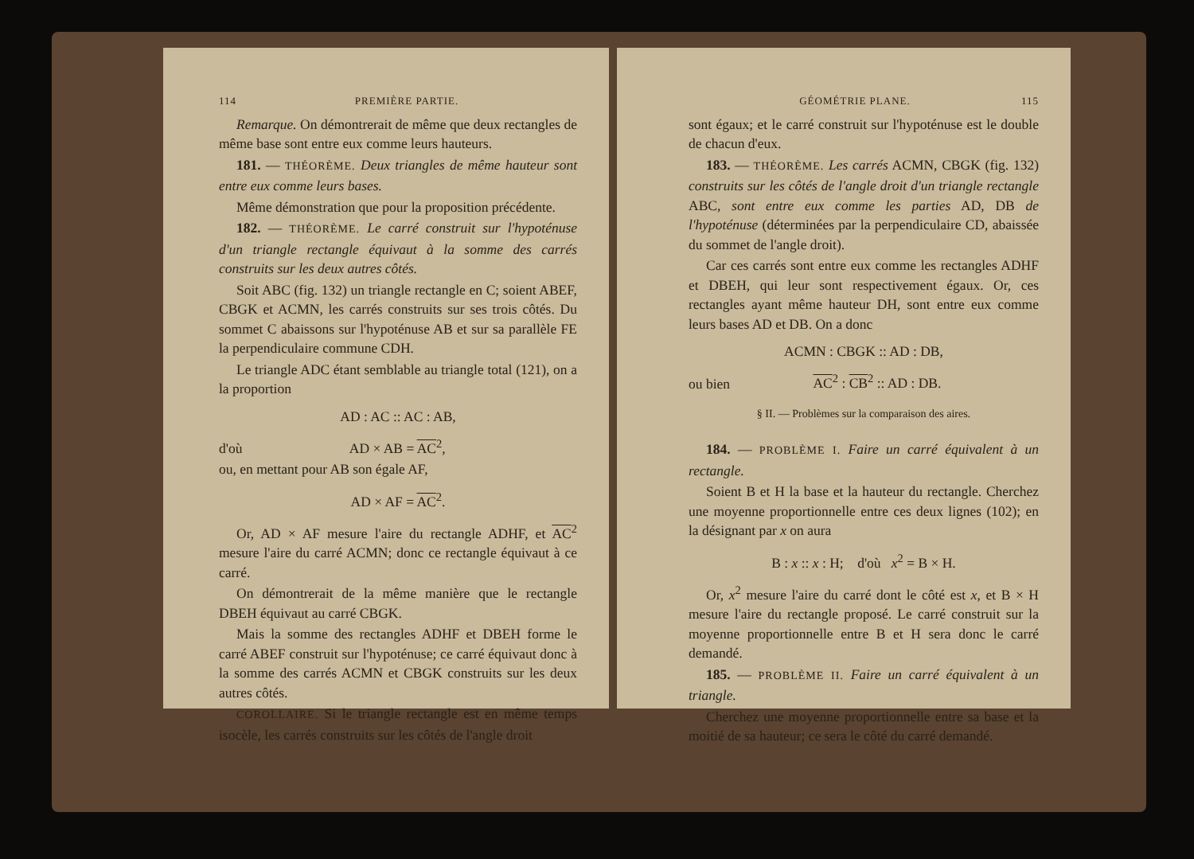114 PREMIÈRE PARTIE.
Remarque. On démontrerait de même que deux rectangles de même base sont entre eux comme leurs hauteurs.
181. — THÉORÈME. Deux triangles de même hauteur sont entre eux comme leurs bases.
Même démonstration que pour la proposition précédente.
182. — THÉORÈME. Le carré construit sur l'hypoténuse d'un triangle rectangle équivaut à la somme des carrés construits sur les deux autres côtés.
Soit ABC (fig. 132) un triangle rectangle en C; soient ABEF, CBGK et ACMN, les carrés construits sur ses trois côtés. Du sommet C abaissons sur l'hypoténuse AB et sur sa parallèle FE la perpendiculaire commune CDH.
Le triangle ADC étant semblable au triangle total (121), on a la proportion
AD : AC :: AC : AB,
d'où AD × AB = AC<sup>2</sup>,
ou, en mettant pour AB son égale AF,
AD × AF = AC<sup>2</sup>.
Or, AD × AF mesure l'aire du rectangle ADHF, et AC<sup>2</sup> mesure l'aire du carré ACMN; donc ce rectangle équivaut à ce carré.
On démontrerait de la même manière que le rectangle DBEH équivaut au carré CBGK.
Mais la somme des rectangles ADHF et DBEH forme le carré ABEF construit sur l'hypoténuse; ce carré équivaut donc à la somme des carrés ACMN et CBGK construits sur les deux autres côtés.
COROLLAIRE. Si le triangle rectangle est en même temps isocèle, les carrés construits sur les côtés de l'angle droit
GÉOMÉTRIE PLANE. 115
sont égaux; et le carré construit sur l'hypoténuse est le double de chacun d'eux.
183. — THÉORÈME. Les carrés ACMN, CBGK (fig. 132) construits sur les côtés de l'angle droit d'un triangle rectangle ABC, sont entre eux comme les parties AD, DB de l'hypoténuse (déterminées par la perpendiculaire CD, abaissée du sommet de l'angle droit).
Car ces carrés sont entre eux comme les rectangles ADHF et DBEH, qui leur sont respectivement égaux. Or, ces rectangles ayant même hauteur DH, sont entre eux comme leurs bases AD et DB. On a donc
ACMN : CBGK :: AD : DB,
ou bien AC<sup>2</sup> : CB<sup>2</sup> :: AD : DB.
§ II. — Problèmes sur la comparaison des aires.
184. — PROBLÈME I. Faire un carré équivalent à un rectangle.
Soient B et H la base et la hauteur du rectangle. Cherchez une moyenne proportionnelle entre ces deux lignes (102); en la désignant par x on aura
B : x :: x : H; d'où x<sup>2</sup> = B × H.
Or, x<sup>2</sup> mesure l'aire du carré dont le côté est x, et B × H mesure l'aire du rectangle proposé. Le carré construit sur la moyenne proportionnelle entre B et H sera donc le carré demandé.
185. — PROBLÈME II. Faire un carré équivalent à un triangle.
Cherchez une moyenne proportionnelle entre sa base et la moitié de sa hauteur; ce sera le côté du carré demandé.